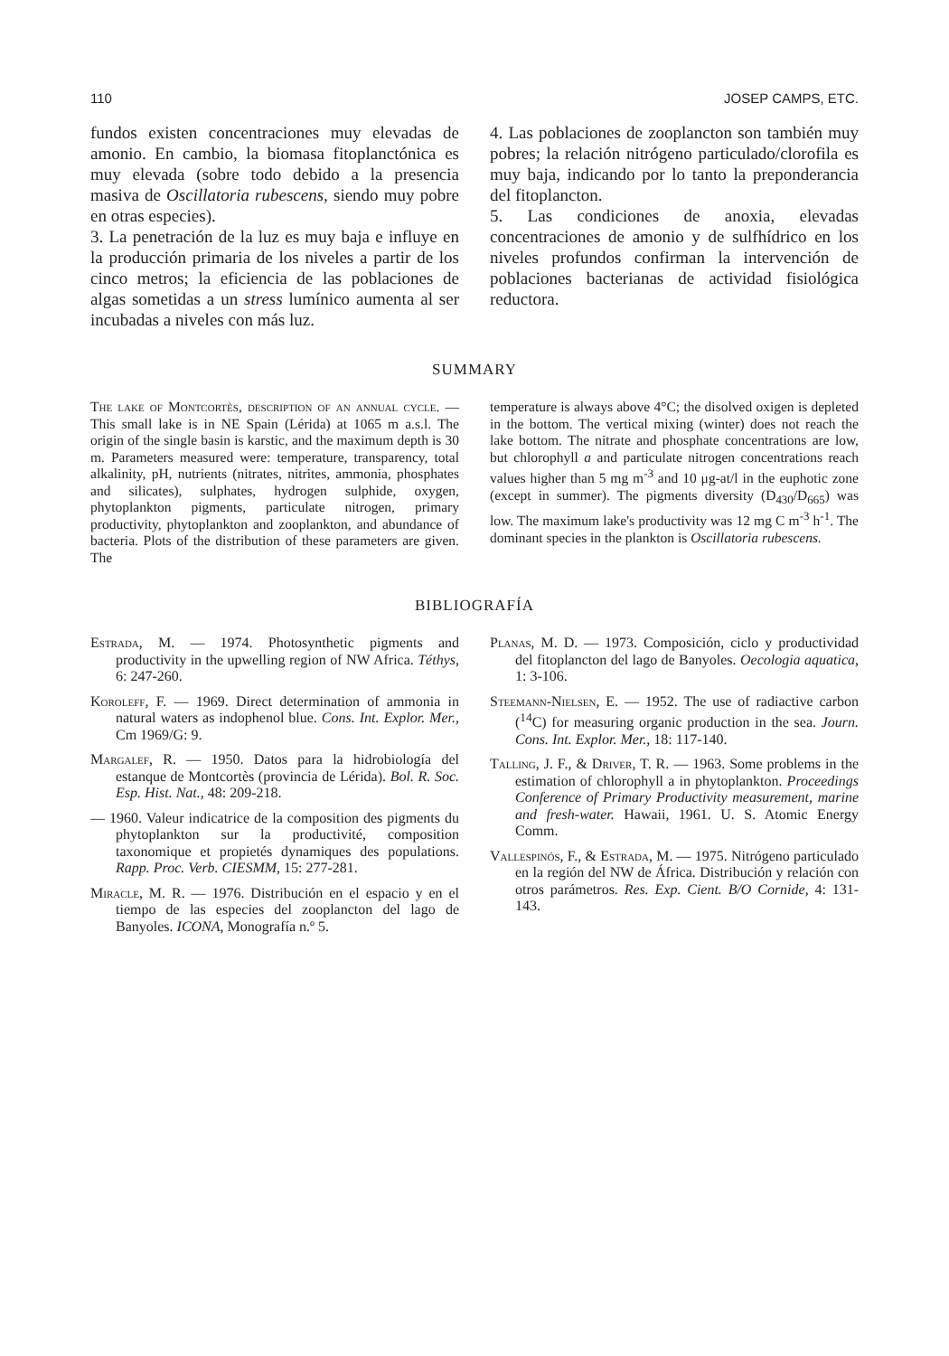110 JOSEP CAMPS, ETC.
fundos existen concentraciones muy elevadas de amonio. En cambio, la biomasa fitoplanctónica es muy elevada (sobre todo debido a la presencia masiva de Oscillatoria rubescens, siendo muy pobre en otras especies).
3. La penetración de la luz es muy baja e influye en la producción primaria de los niveles a partir de los cinco metros; la eficiencia de las poblaciones de algas sometidas a un stress lumínico aumenta al ser incubadas a niveles con más luz.
4. Las poblaciones de zooplancton son también muy pobres; la relación nitrógeno particulado/clorofila es muy baja, indicando por lo tanto la preponderancia del fitoplancton.
5. Las condiciones de anoxia, elevadas concentraciones de amonio y de sulfhídrico en los niveles profundos confirman la intervención de poblaciones bacterianas de actividad fisiológica reductora.
SUMMARY
The lake of Montcortès, description of an annual cycle. — This small lake is in NE Spain (Lérida) at 1065 m a.s.l. The origin of the single basin is karstic, and the maximum depth is 30 m. Parameters measured were: temperature, transparency, total alkalinity, pH, nutrients (nitrates, nitrites, ammonia, phosphates and silicates), sulphates, hydrogen sulphide, oxygen, phytoplankton pigments, particulate nitrogen, primary productivity, phytoplankton and zooplankton, and abundance of bacteria. Plots of the distribution of these parameters are given. The
temperature is always above 4°C; the disolved oxigen is depleted in the bottom. The vertical mixing (winter) does not reach the lake bottom. The nitrate and phosphate concentrations are low, but chlorophyll a and particulate nitrogen concentrations reach values higher than 5 mg m<sup>-3</sup> and 10 μg-at/l in the euphotic zone (except in summer). The pigments diversity (D<sub>430</sub>/D<sub>665</sub>) was low. The maximum lake's productivity was 12 mg C m<sup>-3</sup> h<sup>-1</sup>. The dominant species in the plankton is Oscillatoria rubescens.
BIBLIOGRAFÍA
Estrada, M. — 1974. Photosynthetic pigments and productivity in the upwelling region of NW Africa. Téthys, 6: 247-260.
Koroleff, F. — 1969. Direct determination of ammonia in natural waters as indophenol blue. Cons. Int. Explor. Mer., Cm 1969/G: 9.
Margalef, R. — 1950. Datos para la hidrobiología del estanque de Montcortès (provincia de Lérida). Bol. R. Soc. Esp. Hist. Nat., 48: 209-218.
— 1960. Valeur indicatrice de la composition des pigments du phytoplankton sur la productivité, composition taxonomique et propietés dynamiques des populations. Rapp. Proc. Verb. CIESMM, 15: 277-281.
Miracle, M. R. — 1976. Distribución en el espacio y en el tiempo de las especies del zooplancton del lago de Banyoles. ICONA, Monografía n.º 5.
Planas, M. D. — 1973. Composición, ciclo y productividad del fitoplancton del lago de Banyoles. Oecologia aquatica, 1: 3-106.
Steemann-Nielsen, E. — 1952. The use of radiactive carbon (<sup>14</sup>C) for measuring organic production in the sea. Journ. Cons. Int. Explor. Mer., 18: 117-140.
Talling, J. F., & Driver, T. R. — 1963. Some problems in the estimation of chlorophyll a in phytoplankton. Proceedings Conference of Primary Productivity measurement, marine and fresh-water. Hawaii, 1961. U. S. Atomic Energy Comm.
Vallespinós, F., & Estrada, M. — 1975. Nitrógeno particulado en la región del NW de África. Distribución y relación con otros parámetros. Res. Exp. Cient. B/O Cornide, 4: 131-143.